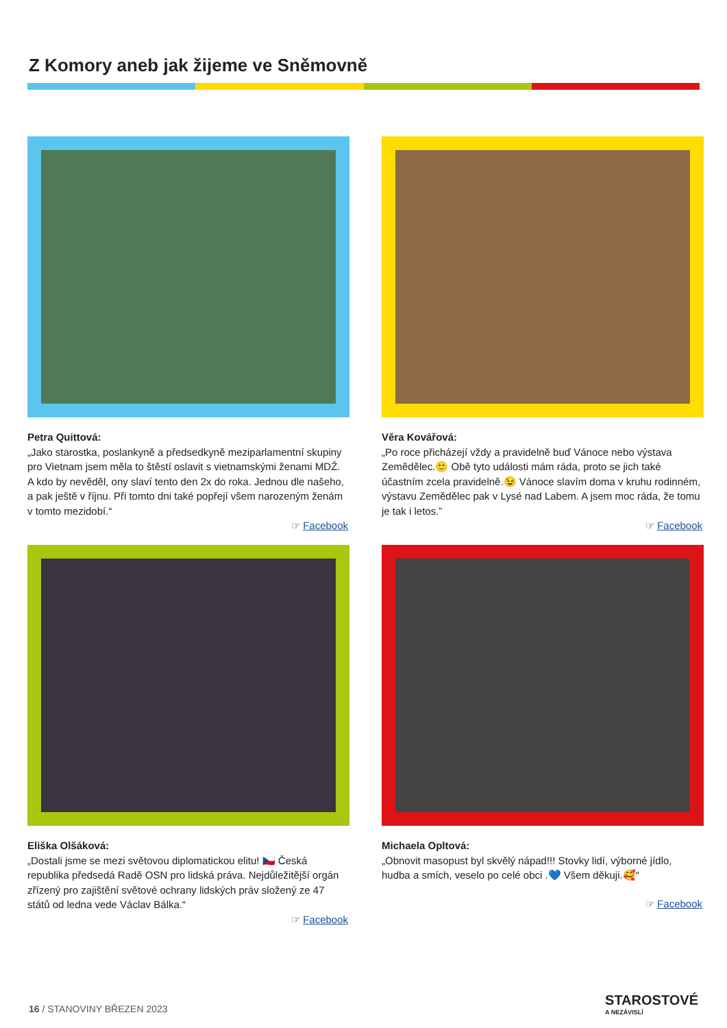Z Komory aneb jak žijeme ve Sněmovně
Petra Quittová:
„Jako starostka, poslankyně a předsedkyně meziparlamentní skupiny pro Vietnam jsem měla to štěstí oslavit s vietnamskými ženami MDŽ. A kdo by nevěděl, ony slaví tento den 2x do roka. Jednou dle našeho, a pak ještě v říjnu. Při tomto dni také popřejí všem narozeným ženám v tomto mezidobí.“
☞ Facebook
Věra Kovářová:
„Po roce přicházejí vždy a pravidelně buď Vánoce nebo výstava Zemědělec.🙂 Obě tyto události mám ráda, proto se jich také účastním zcela pravidelně.😉 Vánoce slavím doma v kruhu rodinném, výstavu Zemědělec pak v Lysé nad Labem. A jsem moc ráda, že tomu je tak i letos.”
☞ Facebook
Eliška Olšáková:
„Dostali jsme se mezi světovou diplomatickou elitu! 🇨🇿 Česká republika předsedá Radě OSN pro lidská práva. Nejdůležitější orgán zřízený pro zajištění světové ochrany lidských práv složený ze 47 států od ledna vede Václav Bálka.“
☞ Facebook
Michaela Opltová:
„Obnovit masopust byl skvělý nápad!!! Stovky lidí, výborné jídlo, hudba a smích, veselo po celé obci .💙 Všem děkuji.🥰“
☞ Facebook
16 / STANOVINY BŘEZEN 2023 STAROSTOVÉ
A NEZÁVISLÍ